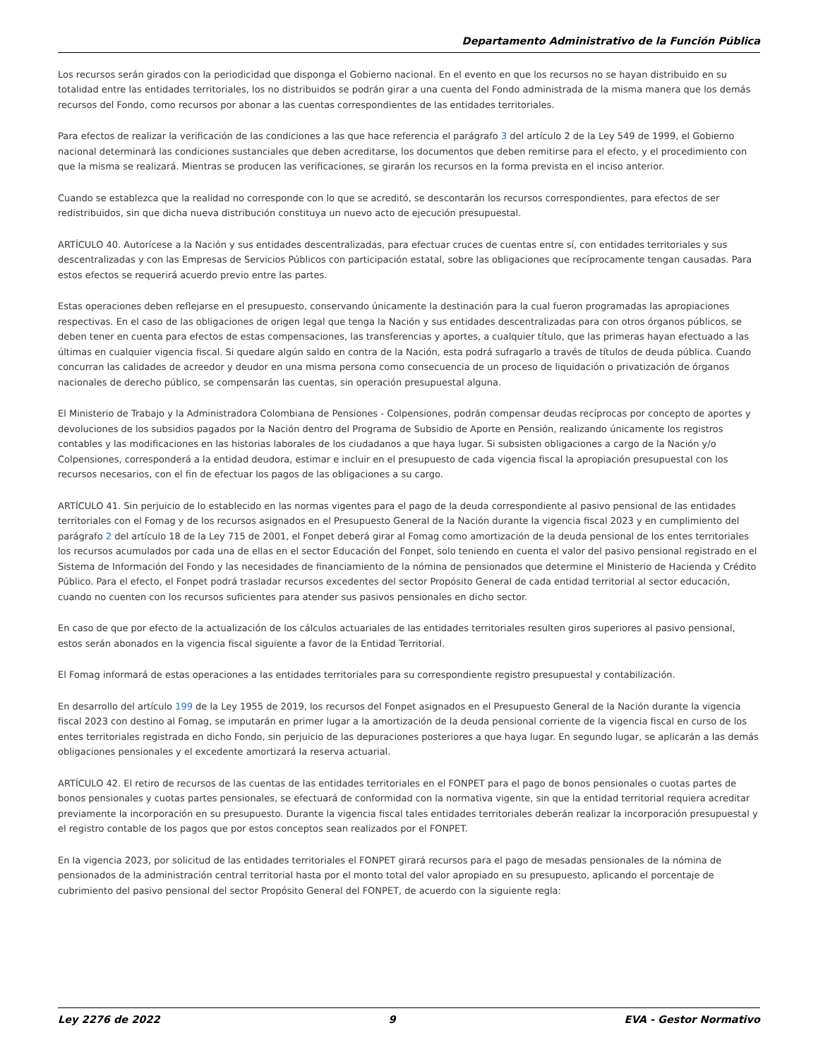Departamento Administrativo de la Función Pública
Los recursos serán girados con la periodicidad que disponga el Gobierno nacional. En el evento en que los recursos no se hayan distribuido en su totalidad entre las entidades territoriales, los no distribuidos se podrán girar a una cuenta del Fondo administrada de la misma manera que los demás recursos del Fondo, como recursos por abonar a las cuentas correspondientes de las entidades territoriales.
Para efectos de realizar la verificación de las condiciones a las que hace referencia el parágrafo 3 del artículo 2 de la Ley 549 de 1999, el Gobierno nacional determinará las condiciones sustanciales que deben acreditarse, los documentos que deben remitirse para el efecto, y el procedimiento con que la misma se realizará. Mientras se producen las verificaciones, se girarán los recursos en la forma prevista en el inciso anterior.
Cuando se establezca que la realidad no corresponde con lo que se acreditó, se descontarán los recursos correspondientes, para efectos de ser redistribuidos, sin que dicha nueva distribución constituya un nuevo acto de ejecución presupuestal.
ARTÍCULO 40. Autorícese a la Nación y sus entidades descentralizadas, para efectuar cruces de cuentas entre sí, con entidades territoriales y sus descentralizadas y con las Empresas de Servicios Públicos con participación estatal, sobre las obligaciones que recíprocamente tengan causadas. Para estos efectos se requerirá acuerdo previo entre las partes.
Estas operaciones deben reflejarse en el presupuesto, conservando únicamente la destinación para la cual fueron programadas las apropiaciones respectivas. En el caso de las obligaciones de origen legal que tenga la Nación y sus entidades descentralizadas para con otros órganos públicos, se deben tener en cuenta para efectos de estas compensaciones, las transferencias y aportes, a cualquier título, que las primeras hayan efectuado a las últimas en cualquier vigencia fiscal. Si quedare algún saldo en contra de la Nación, esta podrá sufragarlo a través de títulos de deuda pública. Cuando concurran las calidades de acreedor y deudor en una misma persona como consecuencia de un proceso de liquidación o privatización de órganos nacionales de derecho público, se compensarán las cuentas, sin operación presupuestal alguna.
El Ministerio de Trabajo y la Administradora Colombiana de Pensiones - Colpensiones, podrán compensar deudas recíprocas por concepto de aportes y devoluciones de los subsidios pagados por la Nación dentro del Programa de Subsidio de Aporte en Pensión, realizando únicamente los registros contables y las modificaciones en las historias laborales de los ciudadanos a que haya lugar. Si subsisten obligaciones a cargo de la Nación y/o Colpensiones, corresponderá a la entidad deudora, estimar e incluir en el presupuesto de cada vigencia fiscal la apropiación presupuestal con los recursos necesarios, con el fin de efectuar los pagos de las obligaciones a su cargo.
ARTÍCULO 41. Sin perjuicio de lo establecido en las normas vigentes para el pago de la deuda correspondiente al pasivo pensional de las entidades territoriales con el Fomag y de los recursos asignados en el Presupuesto General de la Nación durante la vigencia fiscal 2023 y en cumplimiento del parágrafo 2 del artículo 18 de la Ley 715 de 2001, el Fonpet deberá girar al Fomag como amortización de la deuda pensional de los entes territoriales los recursos acumulados por cada una de ellas en el sector Educación del Fonpet, solo teniendo en cuenta el valor del pasivo pensional registrado en el Sistema de Información del Fondo y las necesidades de financiamiento de la nómina de pensionados que determine el Ministerio de Hacienda y Crédito Público. Para el efecto, el Fonpet podrá trasladar recursos excedentes del sector Propósito General de cada entidad territorial al sector educación, cuando no cuenten con los recursos suficientes para atender sus pasivos pensionales en dicho sector.
En caso de que por efecto de la actualización de los cálculos actuariales de las entidades territoriales resulten giros superiores al pasivo pensional, estos serán abonados en la vigencia fiscal siguiente a favor de la Entidad Territorial.
El Fomag informará de estas operaciones a las entidades territoriales para su correspondiente registro presupuestal y contabilización.
En desarrollo del artículo 199 de la Ley 1955 de 2019, los recursos del Fonpet asignados en el Presupuesto General de la Nación durante la vigencia fiscal 2023 con destino al Fomag, se imputarán en primer lugar a la amortización de la deuda pensional corriente de la vigencia fiscal en curso de los entes territoriales registrada en dicho Fondo, sin perjuicio de las depuraciones posteriores a que haya lugar. En segundo lugar, se aplicarán a las demás obligaciones pensionales y el excedente amortizará la reserva actuarial.
ARTÍCULO 42. El retiro de recursos de las cuentas de las entidades territoriales en el FONPET para el pago de bonos pensionales o cuotas partes de bonos pensionales y cuotas partes pensionales, se efectuará de conformidad con la normativa vigente, sin que la entidad territorial requiera acreditar previamente la incorporación en su presupuesto. Durante la vigencia fiscal tales entidades territoriales deberán realizar la incorporación presupuestal y el registro contable de los pagos que por estos conceptos sean realizados por el FONPET.
En la vigencia 2023, por solicitud de las entidades territoriales el FONPET girará recursos para el pago de mesadas pensionales de la nómina de pensionados de la administración central territorial hasta por el monto total del valor apropiado en su presupuesto, aplicando el porcentaje de cubrimiento del pasivo pensional del sector Propósito General del FONPET, de acuerdo con la siguiente regla:
Ley 2276 de 2022 9 EVA - Gestor Normativo